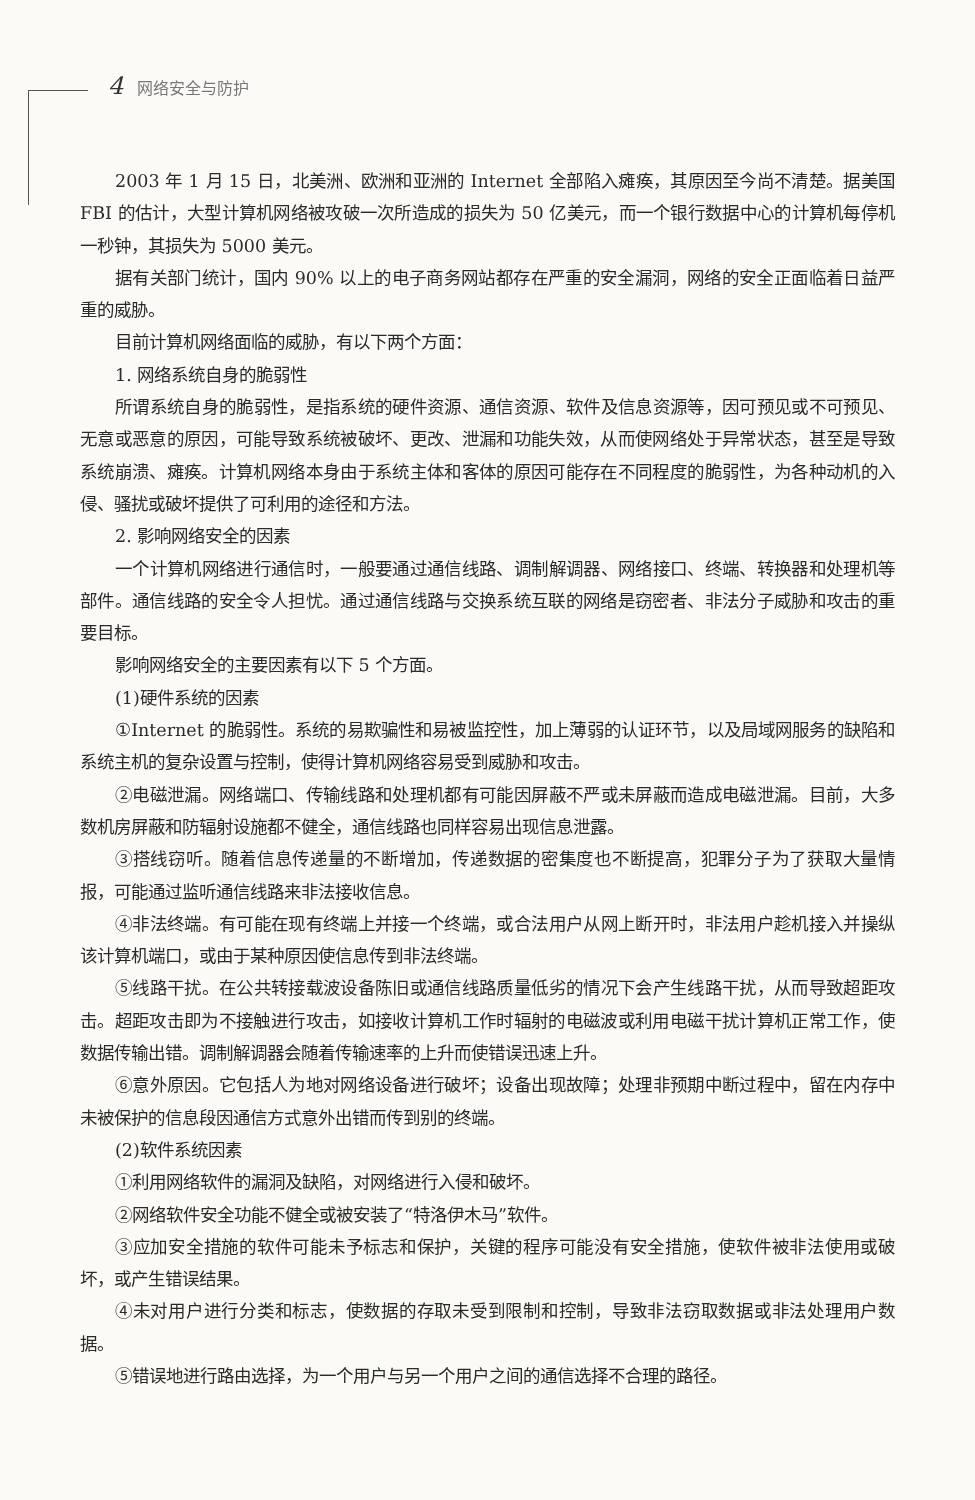4 网络安全与防护
2003 年 1 月 15 日，北美洲、欧洲和亚洲的 Internet 全部陷入瘫痪，其原因至今尚不清楚。据美国 FBI 的估计，大型计算机网络被攻破一次所造成的损失为 50 亿美元，而一个银行数据中心的计算机每停机一秒钟，其损失为 5000 美元。
据有关部门统计，国内 90% 以上的电子商务网站都存在严重的安全漏洞，网络的安全正面临着日益严重的威胁。
目前计算机网络面临的威胁，有以下两个方面：
1. 网络系统自身的脆弱性
所谓系统自身的脆弱性，是指系统的硬件资源、通信资源、软件及信息资源等，因可预见或不可预见、无意或恶意的原因，可能导致系统被破坏、更改、泄漏和功能失效，从而使网络处于异常状态，甚至是导致系统崩溃、瘫痪。计算机网络本身由于系统主体和客体的原因可能存在不同程度的脆弱性，为各种动机的入侵、骚扰或破坏提供了可利用的途径和方法。
2. 影响网络安全的因素
一个计算机网络进行通信时，一般要通过通信线路、调制解调器、网络接口、终端、转换器和处理机等部件。通信线路的安全令人担忧。通过通信线路与交换系统互联的网络是窃密者、非法分子威胁和攻击的重要目标。
影响网络安全的主要因素有以下 5 个方面。
(1)硬件系统的因素
①Internet 的脆弱性。系统的易欺骗性和易被监控性，加上薄弱的认证环节，以及局域网服务的缺陷和系统主机的复杂设置与控制，使得计算机网络容易受到威胁和攻击。
②电磁泄漏。网络端口、传输线路和处理机都有可能因屏蔽不严或未屏蔽而造成电磁泄漏。目前，大多数机房屏蔽和防辐射设施都不健全，通信线路也同样容易出现信息泄露。
③搭线窃听。随着信息传递量的不断增加，传递数据的密集度也不断提高，犯罪分子为了获取大量情报，可能通过监听通信线路来非法接收信息。
④非法终端。有可能在现有终端上并接一个终端，或合法用户从网上断开时，非法用户趁机接入并操纵该计算机端口，或由于某种原因使信息传到非法终端。
⑤线路干扰。在公共转接载波设备陈旧或通信线路质量低劣的情况下会产生线路干扰，从而导致超距攻击。超距攻击即为不接触进行攻击，如接收计算机工作时辐射的电磁波或利用电磁干扰计算机正常工作，使数据传输出错。调制解调器会随着传输速率的上升而使错误迅速上升。
⑥意外原因。它包括人为地对网络设备进行破坏；设备出现故障；处理非预期中断过程中，留在内存中未被保护的信息段因通信方式意外出错而传到别的终端。
(2)软件系统因素
①利用网络软件的漏洞及缺陷，对网络进行入侵和破坏。
②网络软件安全功能不健全或被安装了“特洛伊木马”软件。
③应加安全措施的软件可能未予标志和保护，关键的程序可能没有安全措施，使软件被非法使用或破坏，或产生错误结果。
④未对用户进行分类和标志，使数据的存取未受到限制和控制，导致非法窃取数据或非法处理用户数据。
⑤错误地进行路由选择，为一个用户与另一个用户之间的通信选择不合理的路径。